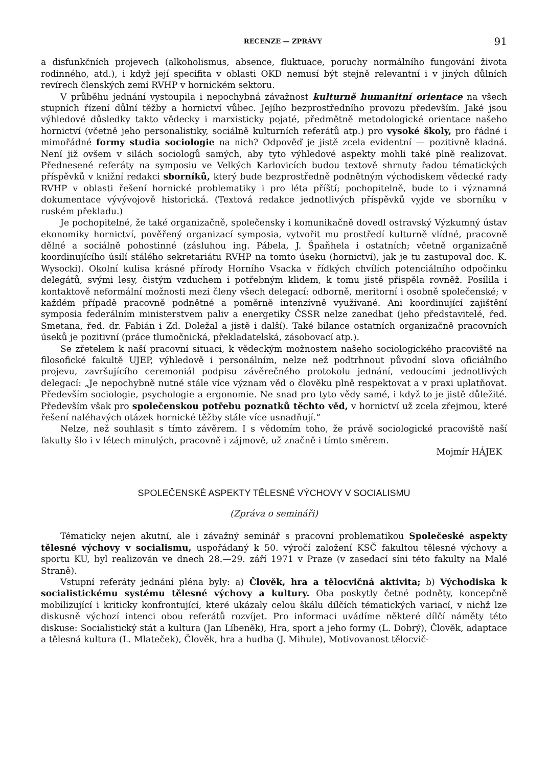RECENZE — ZPRÁVY 91
a disfunkčních projevech (alkoholismus, absence, fluktuace, poruchy normálního fungování života rodinného, atd.), i když její specifita v oblasti OKD nemusí být stejně relevantní i v jiných důlních revírech členských zemí RVHP v hornickém sektoru.
V průběhu jednání vystoupila i nepochybná závažnost kulturně humanitní orientace na všech stupních řízení důlní těžby a hornictví vůbec. Jejího bezprostředního provozu především. Jaké jsou výhledové důsledky takto vědecky i marxisticky pojaté, předmětně metodologické orientace našeho hornictví (včetně jeho personalistiky, sociálně kulturních referátů atp.) pro vysoké školy, pro řádné i mimořádné formy studia sociologie na nich? Odpověď je jistě zcela evidentní — pozitivně kladná. Není již ovšem v silách sociologů samých, aby tyto výhledové aspekty mohli také plně realizovat. Přednesené referáty na symposiu ve Velkých Karlovicích budou textově shrnuty řadou tématických příspěvků v knižní redakci sborníků, který bude bezprostředně podnětným východiskem vědecké rady RVHP v oblasti řešení hornické problematiky i pro léta příští; pochopitelně, bude to i významná dokumentace vývývojově historická. (Textová redakce jednotlivých příspěvků vyjde ve sborníku v ruském překladu.)
Je pochopitelné, že také organizačně, společensky i komunikačně dovedl ostravský Výzkumný ústav ekonomiky hornictví, pověřený organizací symposia, vytvořit mu prostředí kulturně vlídné, pracovně dělné a sociálně pohostinné (zásluhou ing. Pábela, J. Špaňhela i ostatních; včetně organizačně koordinujícího úsilí stálého sekretariátu RVHP na tomto úseku (hornictví), jak je tu zastupoval doc. K. Wysocki). Okolní kulisa krásné přírody Horního Vsacka v řídkých chvílích potenciálního odpočinku delegátů, svými lesy, čistým vzduchem i potřebným klidem, k tomu jistě přispěla rovněž. Posílila i kontaktově neformální možnosti mezi členy všech delegací: odborně, meritorní i osobně společenské; v každém případě pracovně podnětné a poměrně intenzívně využívané. Ani koordinující zajištění symposia federálním ministerstvem paliv a energetiky ČSSR nelze zanedbat (jeho představitelé, řed. Smetana, řed. dr. Fabián i Zd. Doležal a jistě i další). Také bilance ostatních organizačně pracovních úseků je pozitivní (práce tlumočnická, překladatelská, zásobovací atp.).
Se zřetelem k naší pracovní situaci, k vědeckým možnostem našeho sociologického pracoviště na filosofické fakultě UJEP, výhledově i personálním, nelze než podtrhnout původní slova oficiálního projevu, završujícího ceremoniál podpisu závěrečného protokolu jednání, vedoucími jednotlivých delegací: „Je nepochybně nutné stále více význam věd o člověku plně respektovat a v praxi uplatňovat. Především sociologie, psychologie a ergonomie. Ne snad pro tyto vědy samé, i když to je jistě důležité. Především však pro společenskou potřebu poznatků těchto věd, v hornictví už zcela zřejmou, které řešení naléhavých otázek hornické těžby stále více usnadňují.“
Nelze, než souhlasit s tímto závěrem. I s vědomím toho, že právě sociologické pracoviště naší fakulty šlo i v létech minulých, pracovně i zájmově, už značně i tímto směrem.
Mojmír HÁJEK
SPOLEČENSKÉ ASPEKTY TĚLESNÉ VÝCHOVY V SOCIALISMU
(Zpráva o semináři)
Tématicky nejen akutní, ale i závažný seminář s pracovní problematikou Společeské aspekty tělesné výchovy v socialismu, uspořádaný k 50. výročí založení KSČ fakultou tělesné výchovy a sportu KU, byl realizován ve dnech 28.—29. září 1971 v Praze (v zasedací síni této fakulty na Malé Straně).
Vstupní referáty jednání pléna byly: a) Člověk, hra a tělocvičná aktivita; b) Východiska k socialistickému systému tělesné výchovy a kultury. Oba poskytly četné podněty, koncepčně mobilizující i kriticky konfrontující, které ukázaly celou škálu dílčích tématických variací, v nichž lze diskusně výchozí intenci obou referátů rozvíjet. Pro informaci uvádíme některé dílčí náměty této diskuse: Socialistický stát a kultura (Jan Líbeněk), Hra, sport a jeho formy (L. Dobrý), Člověk, adaptace a tělesná kultura (L. Mlateček), Člověk, hra a hudba (J. Mihule), Motivovanost tělocvič-